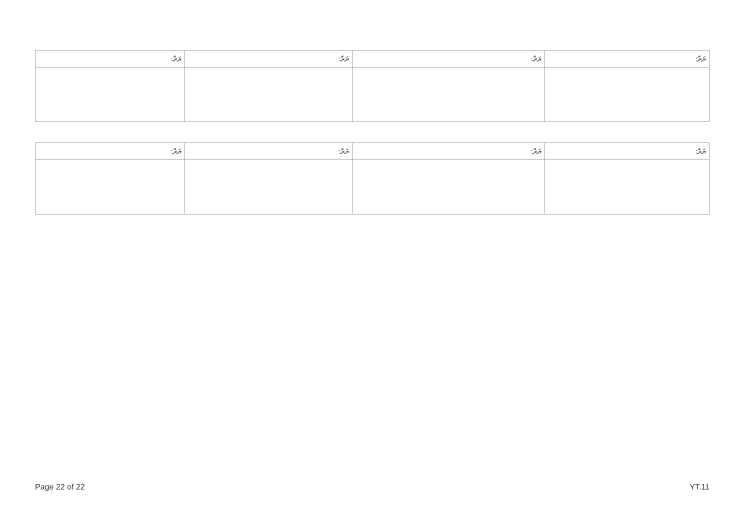| ޔަރާ: | ޔަރާ: | ޔަރާ: | ޔަރާ: |
| --- | --- | --- | --- |
| ޔަރާ: | ޔަރާ: | ޔަރާ: | ޔަރާ: |
| --- | --- | --- | --- |
Page 22 of 22 YT.11